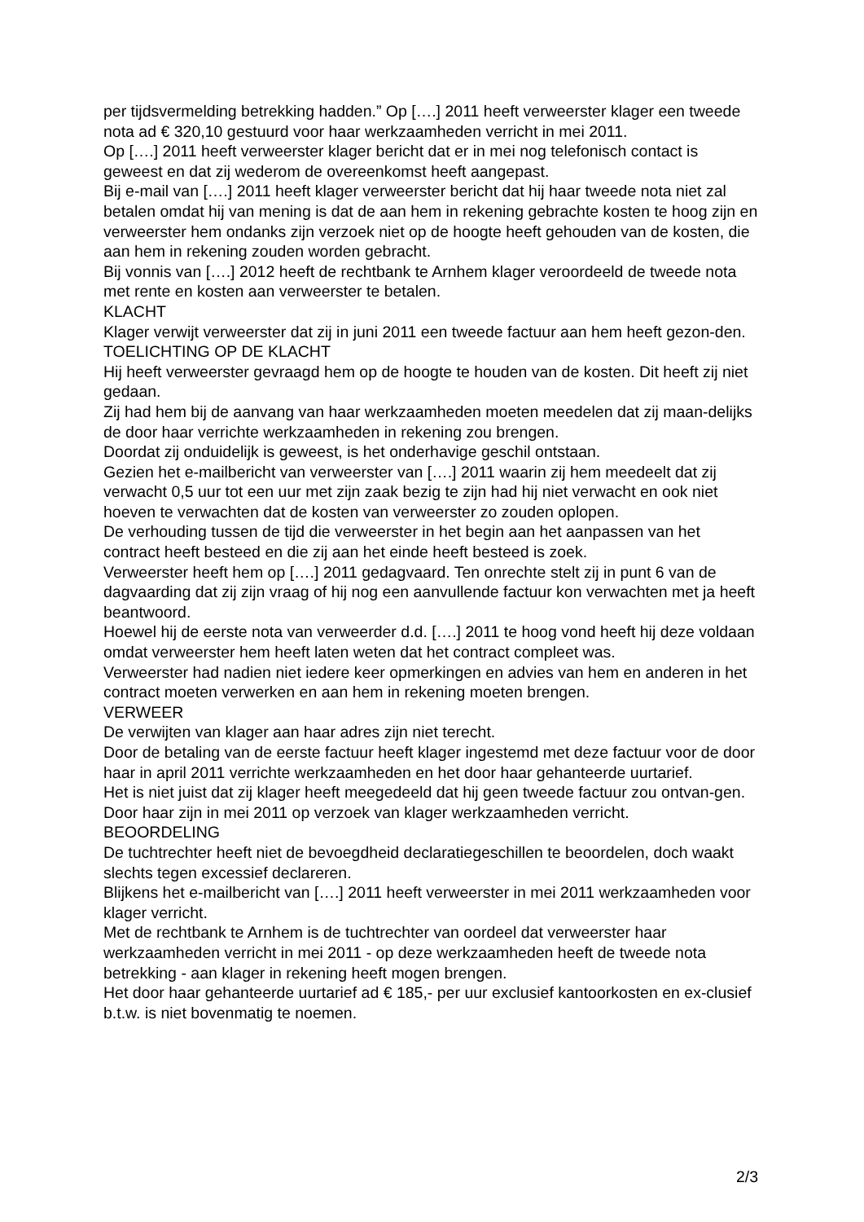per tijdsvermelding betrekking hadden.” Op [….] 2011 heeft verweerster klager een tweede nota ad € 320,10 gestuurd voor haar werkzaamheden verricht in mei 2011.
Op [….] 2011 heeft verweerster klager bericht dat er in mei nog telefonisch contact is geweest en dat zij wederom de overeenkomst heeft aangepast.
Bij e-mail van [….] 2011 heeft klager verweerster bericht dat hij haar tweede nota niet zal betalen omdat hij van mening is dat de aan hem in rekening gebrachte kosten te hoog zijn en verweerster hem ondanks zijn verzoek niet op de hoogte heeft gehouden van de kosten, die aan hem in rekening zouden worden gebracht.
Bij vonnis van [….] 2012 heeft de rechtbank te Arnhem klager veroordeeld de tweede nota met rente en kosten aan verweerster te betalen.
KLACHT
Klager verwijt verweerster dat zij in juni 2011 een tweede factuur aan hem heeft gezon-den.
TOELICHTING OP DE KLACHT
Hij heeft verweerster gevraagd hem op de hoogte te houden van de kosten. Dit heeft zij niet gedaan.
Zij had hem bij de aanvang van haar werkzaamheden moeten meedelen dat zij maan-delijks de door haar verrichte werkzaamheden in rekening zou brengen.
Doordat zij onduidelijk is geweest, is het onderhavige geschil ontstaan.
Gezien het e-mailbericht van verweerster van [….] 2011 waarin zij hem meedeelt dat zij verwacht 0,5 uur tot een uur met zijn zaak bezig te zijn had hij niet verwacht en ook niet hoeven te verwachten dat de kosten van verweerster zo zouden oplopen.
De verhouding tussen de tijd die verweerster in het begin aan het aanpassen van het contract heeft besteed en die zij aan het einde heeft besteed is zoek.
Verweerster heeft hem op [….] 2011 gedagvaard. Ten onrechte stelt zij in punt 6 van de dagvaarding dat zij zijn vraag of hij nog een aanvullende factuur kon verwachten met ja heeft beantwoord.
Hoewel hij de eerste nota van verweerder d.d. [….] 2011 te hoog vond heeft hij deze voldaan omdat verweerster hem heeft laten weten dat het contract compleet was.
Verweerster had nadien niet iedere keer opmerkingen en advies van hem en anderen in het contract moeten verwerken en aan hem in rekening moeten brengen.
VERWEER
De verwijten van klager aan haar adres zijn niet terecht.
Door de betaling van de eerste factuur heeft klager ingestemd met deze factuur voor de door haar in april 2011 verrichte werkzaamheden en het door haar gehanteerde uurtarief.
Het is niet juist dat zij klager heeft meegedeeld dat hij geen tweede factuur zou ontvan-gen.
Door haar zijn in mei 2011 op verzoek van klager werkzaamheden verricht.
BEOORDELING
De tuchtrechter heeft niet de bevoegdheid declaratiegeschillen te beoordelen, doch waakt slechts tegen excessief declareren.
Blijkens het e-mailbericht van [….] 2011 heeft verweerster in mei 2011 werkzaamheden voor klager verricht.
Met de rechtbank te Arnhem is de tuchtrechter van oordeel dat verweerster haar werkzaamheden verricht in mei 2011 - op deze werkzaamheden heeft de tweede nota betrekking - aan klager in rekening heeft mogen brengen.
Het door haar gehanteerde uurtarief ad € 185,- per uur exclusief kantoorkosten en ex-clusief b.t.w. is niet bovenmatig te noemen.
2/3